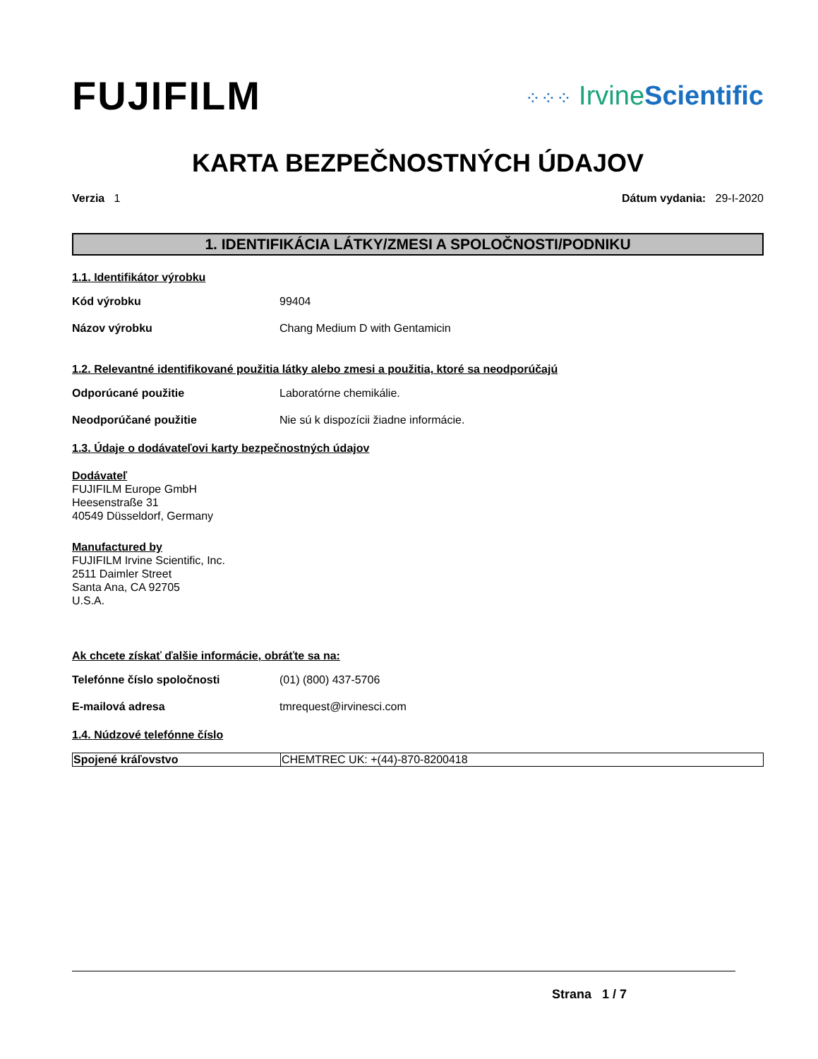FUJIFILM
⁘⁘⁘ IrvineScientific
KARTA BEZPEČNOSTNÝCH ÚDAJOV
Verzia 1 Dátum vydania: 29-I-2020
1. IDENTIFIKÁCIA LÁTKY/ZMESI A SPOLOČNOSTI/PODNIKU
1.1. Identifikátor výrobku
Kód výrobku 99404
Názov výrobku Chang Medium D with Gentamicin
1.2. Relevantné identifikované použitia látky alebo zmesi a použitia, ktoré sa neodporúčajú
Odporúcané použitie Laboratórne chemikálie.
Neodporúčané použitie Nie sú k dispozícii žiadne informácie.
1.3. Údaje o dodávateľovi karty bezpečnostných údajov
Dodávateľ
FUJIFILM Europe GmbH
Heesenstraße 31
40549 Düsseldorf, Germany
Manufactured by
FUJIFILM Irvine Scientific, Inc.
2511 Daimler Street
Santa Ana, CA 92705
U.S.A.
Ak chcete získať ďalšie informácie, obráťte sa na:
Telefónne číslo spoločnosti (01) (800) 437-5706
E-mailová adresa tmrequest@irvinesci.com
1.4. Núdzové telefónne číslo
| Spojené kráľovstvo | CHEMTREC UK: +(44)-870-8200418 |
Strana 1 / 7